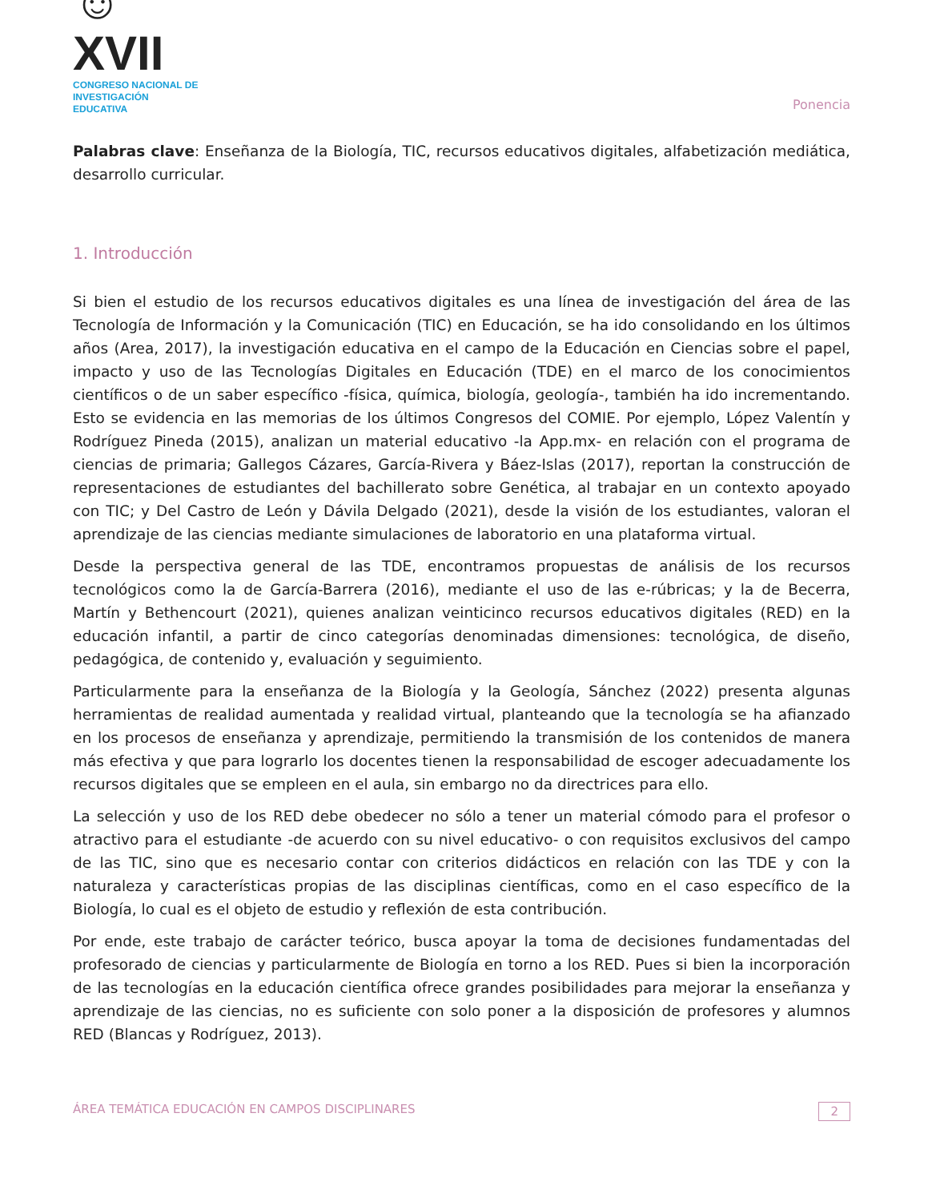☺XVII
CONGRESO NACIONAL DE
INVESTIGACIÓN EDUCATIVA
Ponencia
Palabras clave: Enseñanza de la Biología, TIC, recursos educativos digitales, alfabetización mediática, desarrollo curricular.
1. Introducción
Si bien el estudio de los recursos educativos digitales es una línea de investigación del área de las Tecnología de Información y la Comunicación (TIC) en Educación, se ha ido consolidando en los últimos años (Area, 2017), la investigación educativa en el campo de la Educación en Ciencias sobre el papel, impacto y uso de las Tecnologías Digitales en Educación (TDE) en el marco de los conocimientos científicos o de un saber específico -física, química, biología, geología-, también ha ido incrementando. Esto se evidencia en las memorias de los últimos Congresos del COMIE. Por ejemplo, López Valentín y Rodríguez Pineda (2015), analizan un material educativo -la App.mx- en relación con el programa de ciencias de primaria; Gallegos Cázares, García-Rivera y Báez-Islas (2017), reportan la construcción de representaciones de estudiantes del bachillerato sobre Genética, al trabajar en un contexto apoyado con TIC; y Del Castro de León y Dávila Delgado (2021), desde la visión de los estudiantes, valoran el aprendizaje de las ciencias mediante simulaciones de laboratorio en una plataforma virtual.
Desde la perspectiva general de las TDE, encontramos propuestas de análisis de los recursos tecnológicos como la de García-Barrera (2016), mediante el uso de las e-rúbricas; y la de Becerra, Martín y Bethencourt (2021), quienes analizan veinticinco recursos educativos digitales (RED) en la educación infantil, a partir de cinco categorías denominadas dimensiones: tecnológica, de diseño, pedagógica, de contenido y, evaluación y seguimiento.
Particularmente para la enseñanza de la Biología y la Geología, Sánchez (2022) presenta algunas herramientas de realidad aumentada y realidad virtual, planteando que la tecnología se ha afianzado en los procesos de enseñanza y aprendizaje, permitiendo la transmisión de los contenidos de manera más efectiva y que para lograrlo los docentes tienen la responsabilidad de escoger adecuadamente los recursos digitales que se empleen en el aula, sin embargo no da directrices para ello.
La selección y uso de los RED debe obedecer no sólo a tener un material cómodo para el profesor o atractivo para el estudiante -de acuerdo con su nivel educativo- o con requisitos exclusivos del campo de las TIC, sino que es necesario contar con criterios didácticos en relación con las TDE y con la naturaleza y características propias de las disciplinas científicas, como en el caso específico de la Biología, lo cual es el objeto de estudio y reflexión de esta contribución.
Por ende, este trabajo de carácter teórico, busca apoyar la toma de decisiones fundamentadas del profesorado de ciencias y particularmente de Biología en torno a los RED. Pues si bien la incorporación de las tecnologías en la educación científica ofrece grandes posibilidades para mejorar la enseñanza y aprendizaje de las ciencias, no es suficiente con solo poner a la disposición de profesores y alumnos RED (Blancas y Rodríguez, 2013).
ÁREA TEMÁTICA EDUCACIÓN EN CAMPOS DISCIPLINARES 2